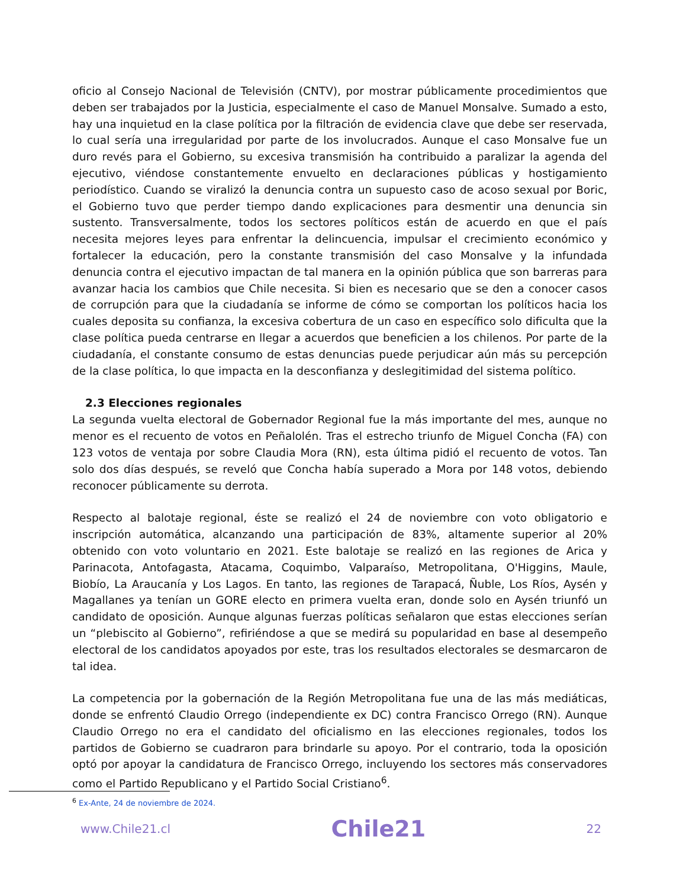oficio al Consejo Nacional de Televisión (CNTV), por mostrar públicamente procedimientos que deben ser trabajados por la Justicia, especialmente el caso de Manuel Monsalve. Sumado a esto, hay una inquietud en la clase política por la filtración de evidencia clave que debe ser reservada, lo cual sería una irregularidad por parte de los involucrados. Aunque el caso Monsalve fue un duro revés para el Gobierno, su excesiva transmisión ha contribuido a paralizar la agenda del ejecutivo, viéndose constantemente envuelto en declaraciones públicas y hostigamiento periodístico. Cuando se viralizó la denuncia contra un supuesto caso de acoso sexual por Boric, el Gobierno tuvo que perder tiempo dando explicaciones para desmentir una denuncia sin sustento. Transversalmente, todos los sectores políticos están de acuerdo en que el país necesita mejores leyes para enfrentar la delincuencia, impulsar el crecimiento económico y fortalecer la educación, pero la constante transmisión del caso Monsalve y la infundada denuncia contra el ejecutivo impactan de tal manera en la opinión pública que son barreras para avanzar hacia los cambios que Chile necesita. Si bien es necesario que se den a conocer casos de corrupción para que la ciudadanía se informe de cómo se comportan los políticos hacia los cuales deposita su confianza, la excesiva cobertura de un caso en específico solo dificulta que la clase política pueda centrarse en llegar a acuerdos que beneficien a los chilenos. Por parte de la ciudadanía, el constante consumo de estas denuncias puede perjudicar aún más su percepción de la clase política, lo que impacta en la desconfianza y deslegitimidad del sistema político.
2.3 Elecciones regionales
La segunda vuelta electoral de Gobernador Regional fue la más importante del mes, aunque no menor es el recuento de votos en Peñalolén. Tras el estrecho triunfo de Miguel Concha (FA) con 123 votos de ventaja por sobre Claudia Mora (RN), esta última pidió el recuento de votos. Tan solo dos días después, se reveló que Concha había superado a Mora por 148 votos, debiendo reconocer públicamente su derrota.
Respecto al balotaje regional, éste se realizó el 24 de noviembre con voto obligatorio e inscripción automática, alcanzando una participación de 83%, altamente superior al 20% obtenido con voto voluntario en 2021. Este balotaje se realizó en las regiones de Arica y Parinacota, Antofagasta, Atacama, Coquimbo, Valparaíso, Metropolitana, O'Higgins, Maule, Biobío, La Araucanía y Los Lagos. En tanto, las regiones de Tarapacá, Ñuble, Los Ríos, Aysén y Magallanes ya tenían un GORE electo en primera vuelta eran, donde solo en Aysén triunfó un candidato de oposición. Aunque algunas fuerzas políticas señalaron que estas elecciones serían un “plebiscito al Gobierno”, refiriéndose a que se medirá su popularidad en base al desempeño electoral de los candidatos apoyados por este, tras los resultados electorales se desmarcaron de tal idea.
La competencia por la gobernación de la Región Metropolitana fue una de las más mediáticas, donde se enfrentó Claudio Orrego (independiente ex DC) contra Francisco Orrego (RN). Aunque Claudio Orrego no era el candidato del oficialismo en las elecciones regionales, todos los partidos de Gobierno se cuadraron para brindarle su apoyo. Por el contrario, toda la oposición optó por apoyar la candidatura de Francisco Orrego, incluyendo los sectores más conservadores como el Partido Republicano y el Partido Social Cristiano<sup>6</sup>.
<sup>6</sup> Ex-Ante, 24 de noviembre de 2024.
www.Chile21.cl Chile21 22